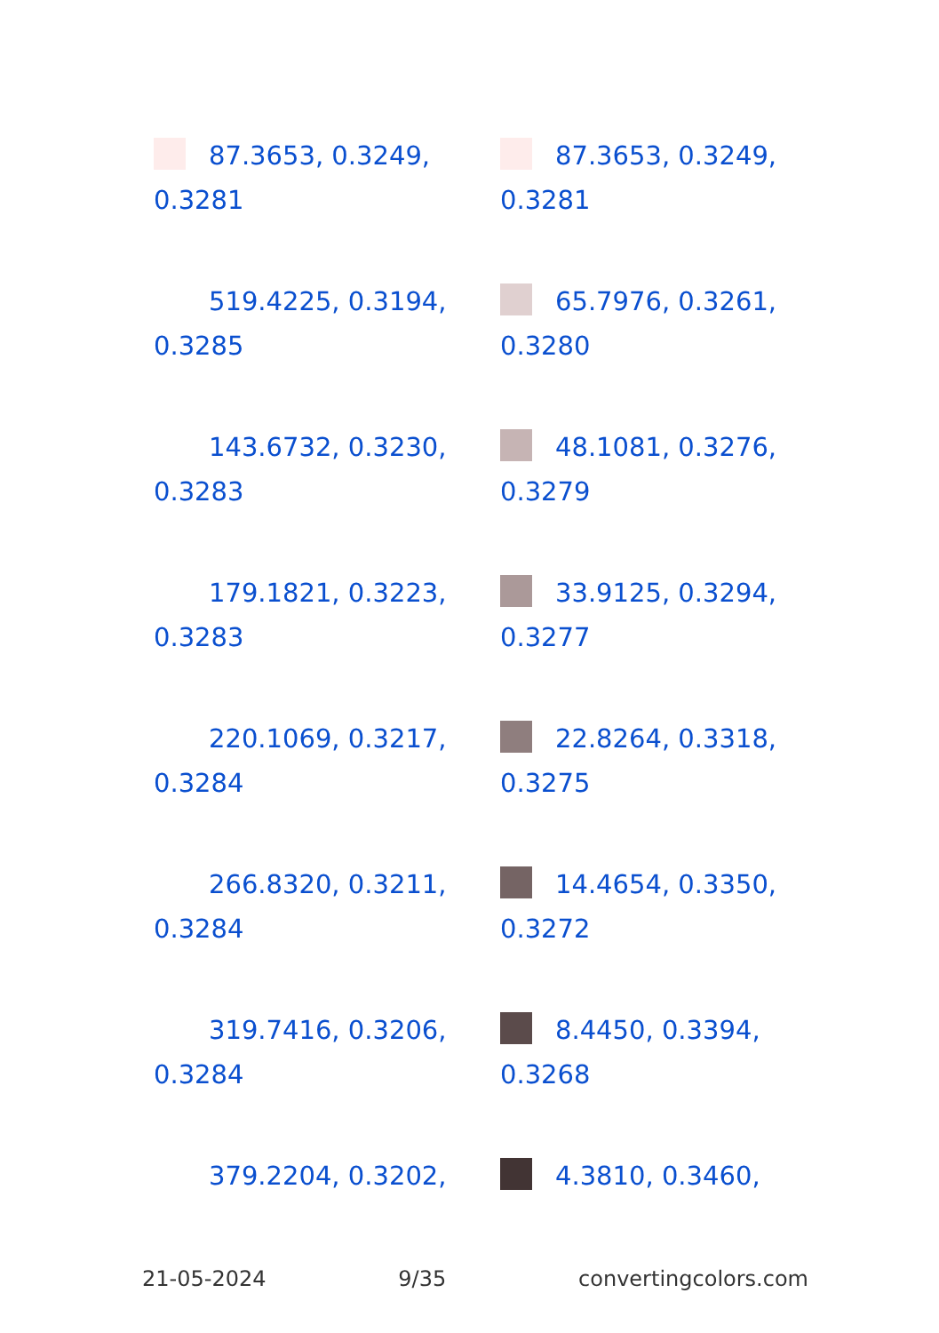87.3653, 0.3249, 0.3281
87.3653, 0.3249, 0.3281
519.4225, 0.3194, 0.3285
65.7976, 0.3261, 0.3280
143.6732, 0.3230, 0.3283
48.1081, 0.3276, 0.3279
179.1821, 0.3223, 0.3283
33.9125, 0.3294, 0.3277
220.1069, 0.3217, 0.3284
22.8264, 0.3318, 0.3275
266.8320, 0.3211, 0.3284
14.4654, 0.3350, 0.3272
319.7416, 0.3206, 0.3284
8.4450, 0.3394, 0.3268
379.2204, 0.3202,
4.3810, 0.3460,
21-05-2024 9/35 convertingcolors.com